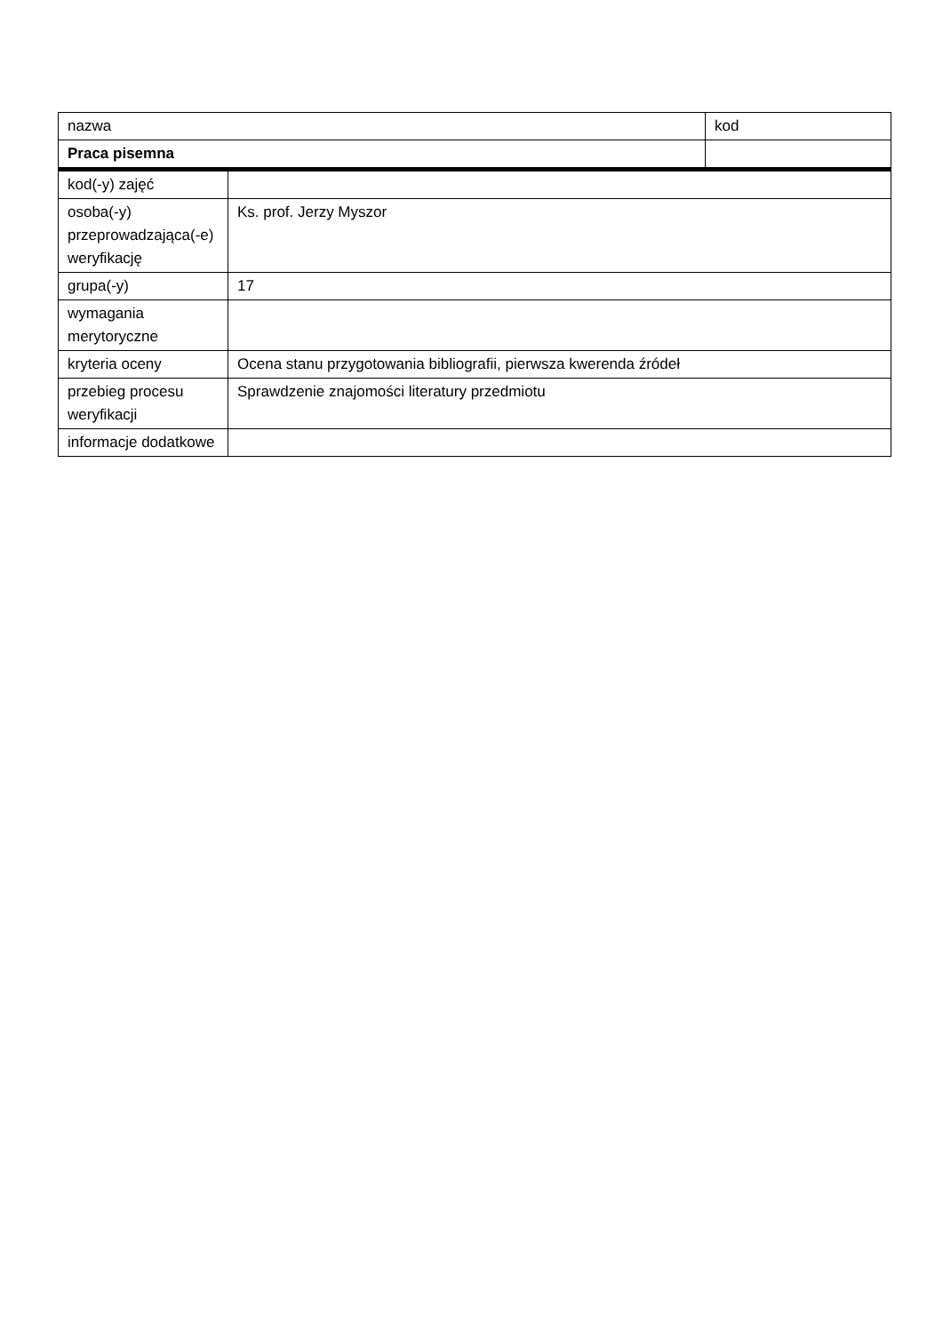| nazwa | kod |
| Praca pisemna | |
| kod(-y) zajęć | |
| osoba(-y) przeprowadzająca(-e) weryfikację | Ks. prof. Jerzy Myszor |
| grupa(-y) | 17 |
| wymagania merytoryczne | |
| kryteria oceny | Ocena stanu przygotowania bibliografii, pierwsza kwerenda źródeł |
| przebieg procesu weryfikacji | Sprawdzenie znajomości literatury przedmiotu |
| informacje dodatkowe | |